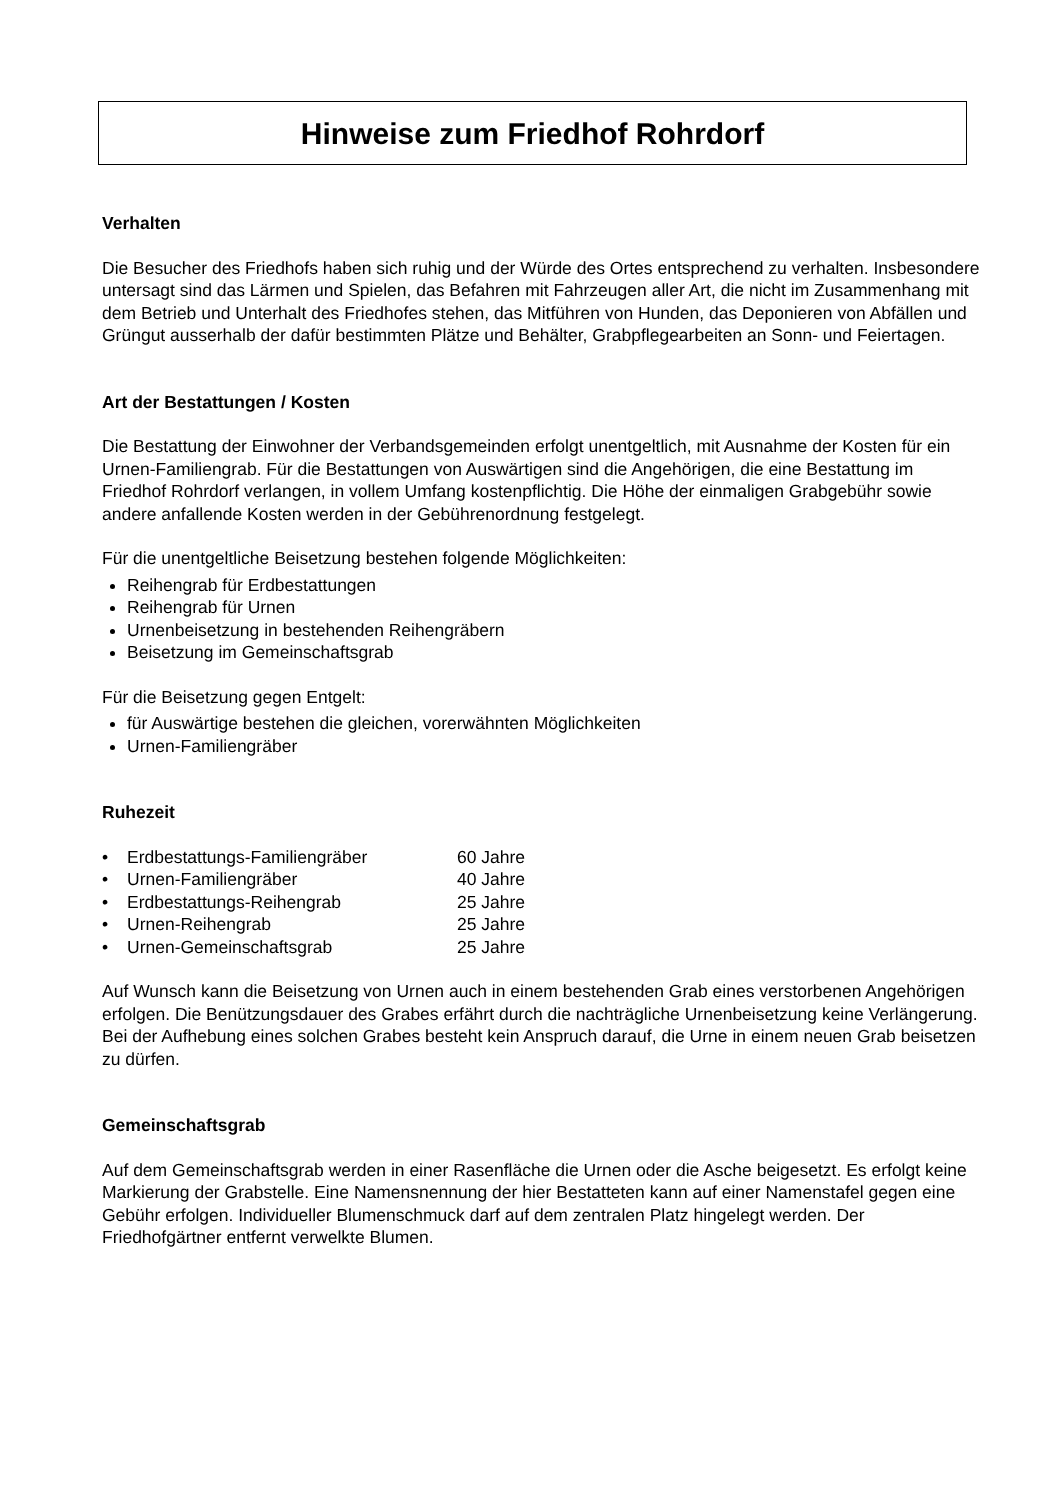Hinweise zum Friedhof Rohrdorf
Verhalten
Die Besucher des Friedhofs haben sich ruhig und der Würde des Ortes entsprechend zu verhalten. Insbesondere untersagt sind das Lärmen und Spielen, das Befahren mit Fahrzeugen aller Art, die nicht im Zusammenhang mit dem Betrieb und Unterhalt des Friedhofes stehen, das Mitführen von Hunden, das Deponieren von Abfällen und Grüngut ausserhalb der dafür bestimmten Plätze und Behälter, Grabpflegearbeiten an Sonn- und Feiertagen.
Art der Bestattungen / Kosten
Die Bestattung der Einwohner der Verbandsgemeinden erfolgt unentgeltlich, mit Ausnahme der Kosten für ein Urnen-Familiengrab. Für die Bestattungen von Auswärtigen sind die Angehörigen, die eine Bestattung im Friedhof Rohrdorf verlangen, in vollem Umfang kostenpflichtig. Die Höhe der einmaligen Grabgebühr sowie andere anfallende Kosten werden in der Gebührenordnung festgelegt.
Für die unentgeltliche Beisetzung bestehen folgende Möglichkeiten:
Reihengrab für Erdbestattungen
Reihengrab für Urnen
Urnenbeisetzung in bestehenden Reihengräbern
Beisetzung im Gemeinschaftsgrab
Für die Beisetzung gegen Entgelt:
für Auswärtige bestehen die gleichen, vorerwähnten Möglichkeiten
Urnen-Familiengräber
Ruhezeit
| • | Erdbestattungs-Familiengräber | 60 Jahre |
| • | Urnen-Familiengräber | 40 Jahre |
| • | Erdbestattungs-Reihengrab | 25 Jahre |
| • | Urnen-Reihengrab | 25 Jahre |
| • | Urnen-Gemeinschaftsgrab | 25 Jahre |
Auf Wunsch kann die Beisetzung von Urnen auch in einem bestehenden Grab eines verstorbenen Angehörigen erfolgen. Die Benützungsdauer des Grabes erfährt durch die nachträgliche Urnenbeisetzung keine Verlängerung. Bei der Aufhebung eines solchen Grabes besteht kein Anspruch darauf, die Urne in einem neuen Grab beisetzen zu dürfen.
Gemeinschaftsgrab
Auf dem Gemeinschaftsgrab werden in einer Rasenfläche die Urnen oder die Asche beigesetzt. Es erfolgt keine Markierung der Grabstelle. Eine Namensnennung der hier Bestatteten kann auf einer Namenstafel gegen eine Gebühr erfolgen. Individueller Blumenschmuck darf auf dem zentralen Platz hingelegt werden. Der Friedhofgärtner entfernt verwelkte Blumen.